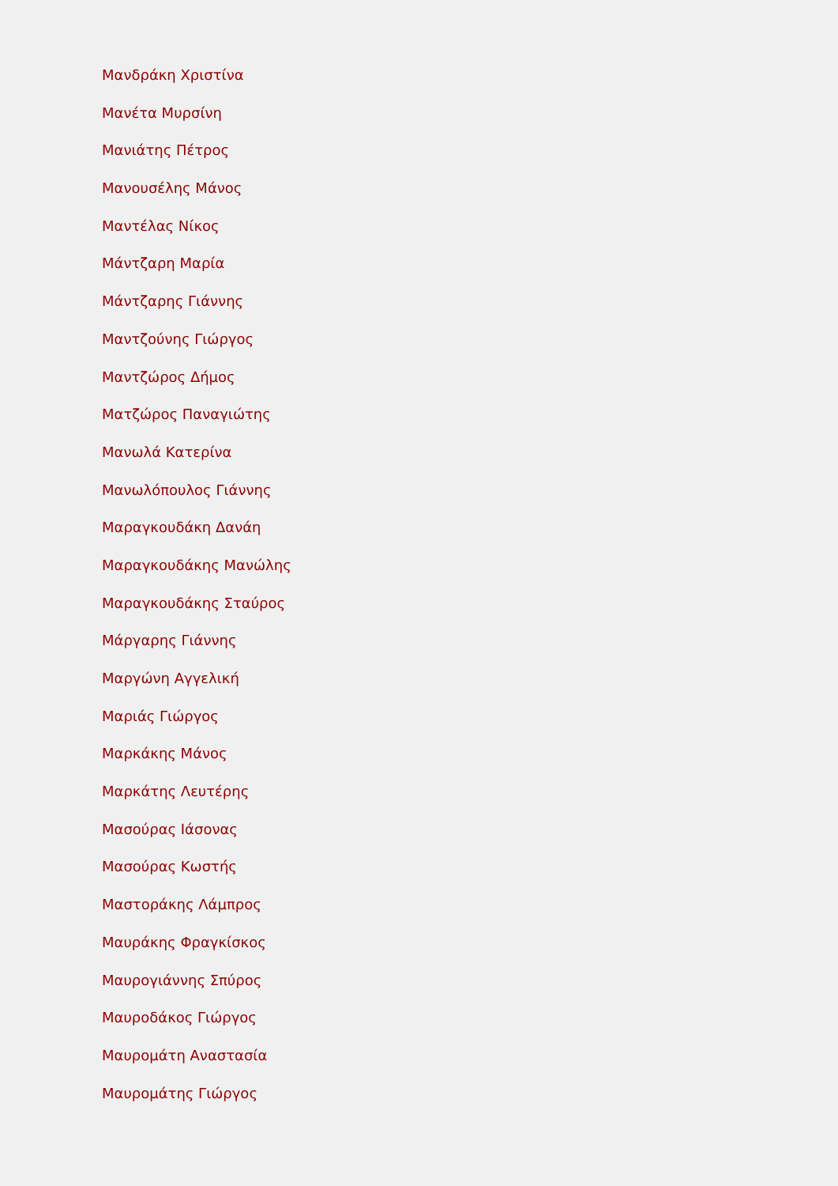Μανδράκη Χριστίνα
Μανέτα Μυρσίνη
Μανιάτης Πέτρος
Μανουσέλης Μάνος
Μαντέλας Νίκος
Μάντζαρη Μαρία
Μάντζαρης Γιάννης
Μαντζούνης Γιώργος
Μαντζώρος Δήμος
Ματζώρος Παναγιώτης
Μανωλά Κατερίνα
Μανωλόπουλος Γιάννης
Μαραγκουδάκη Δανάη
Μαραγκουδάκης Μανώλης
Μαραγκουδάκης Σταύρος
Μάργαρης Γιάννης
Μαργώνη Αγγελική
Μαριάς Γιώργος
Μαρκάκης Μάνος
Μαρκάτης Λευτέρης
Μασούρας Ιάσονας
Μασούρας Κωστής
Μαστοράκης Λάμπρος
Μαυράκης Φραγκίσκος
Μαυρογιάννης Σπύρος
Μαυροδάκος Γιώργος
Μαυρομάτη Αναστασία
Μαυρομάτης Γιώργος